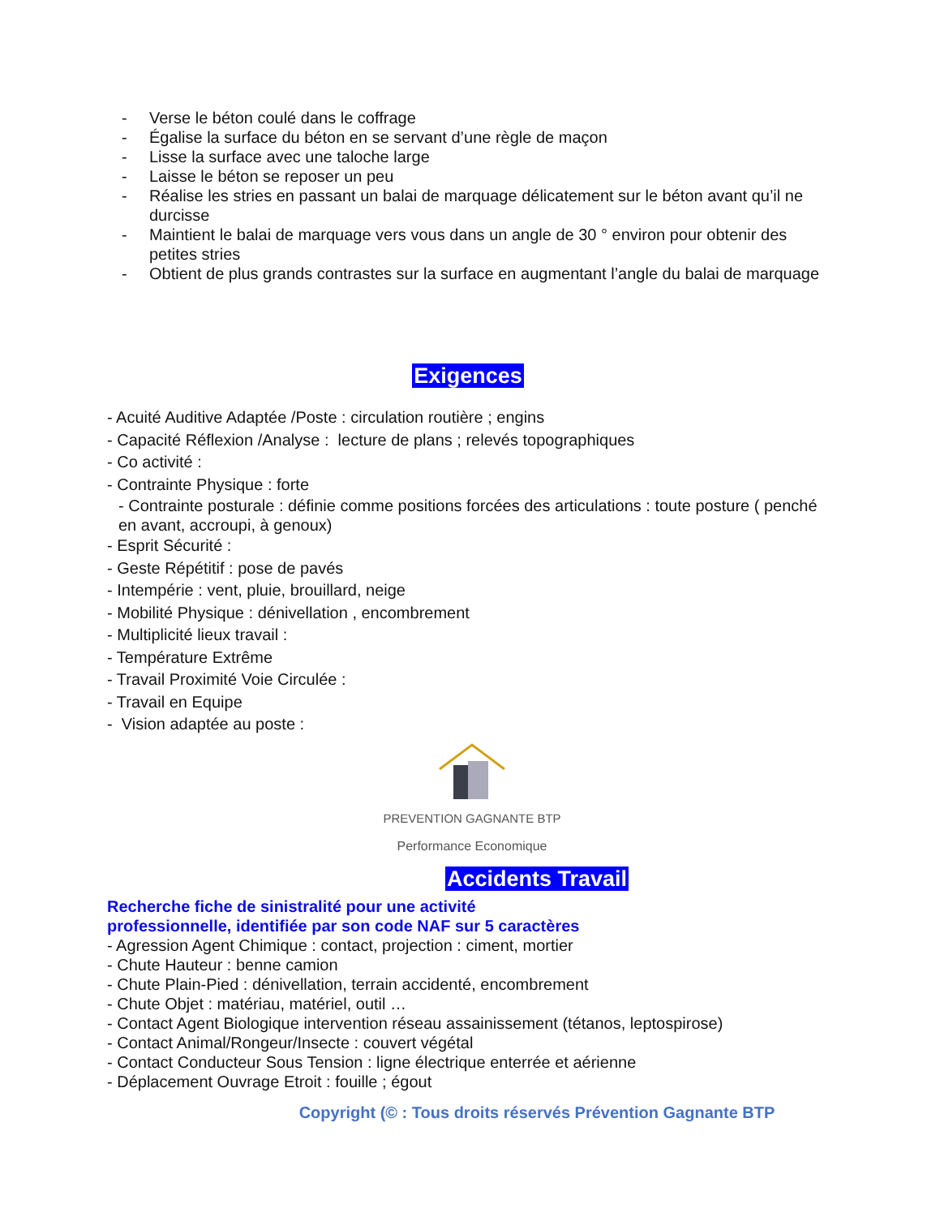- Verse le béton coulé dans le coffrage
- Égalise la surface du béton en se servant d’une règle de maçon
- Lisse la surface avec une taloche large
- Laisse le béton se reposer un peu
- Réalise les stries en passant un balai de marquage délicatement sur le béton avant qu’il ne durcisse
- Maintient le balai de marquage vers vous dans un angle de 30 ° environ pour obtenir des petites stries
- Obtient de plus grands contrastes sur la surface en augmentant l’angle du balai de marquage
Exigences
- Acuité Auditive Adaptée /Poste : circulation routière ; engins
- Capacité Réflexion /Analyse : lecture de plans ; relevés topographiques
- Co activité :
- Contrainte Physique : forte
- Contrainte posturale : définie comme positions forcées des articulations : toute posture ( penché en avant, accroupi, à genoux)
- Esprit Sécurité :
- Geste Répétitif : pose de pavés
- Intempérie : vent, pluie, brouillard, neige
- Mobilité Physique : dénivellation , encombrement
- Multiplicité lieux travail :
- Température Extrême
- Travail Proximité Voie Circulée :
- Travail en Equipe
- Vision adaptée au poste :
PREVENTION GAGNANTE BTP
Performance Economique
Accidents Travail
Recherche fiche de sinistralité pour une activité
professionnelle, identifiée par son code NAF sur 5 caractères
- Agression Agent Chimique : contact, projection : ciment, mortier
- Chute Hauteur : benne camion
- Chute Plain-Pied : dénivellation, terrain accidenté, encombrement
- Chute Objet : matériau, matériel, outil …
- Contact Agent Biologique intervention réseau assainissement (tétanos, leptospirose)
- Contact Animal/Rongeur/Insecte : couvert végétal
- Contact Conducteur Sous Tension : ligne électrique enterrée et aérienne
- Déplacement Ouvrage Etroit : fouille ; égout
Copyright (© : Tous droits réservés Prévention Gagnante BTP